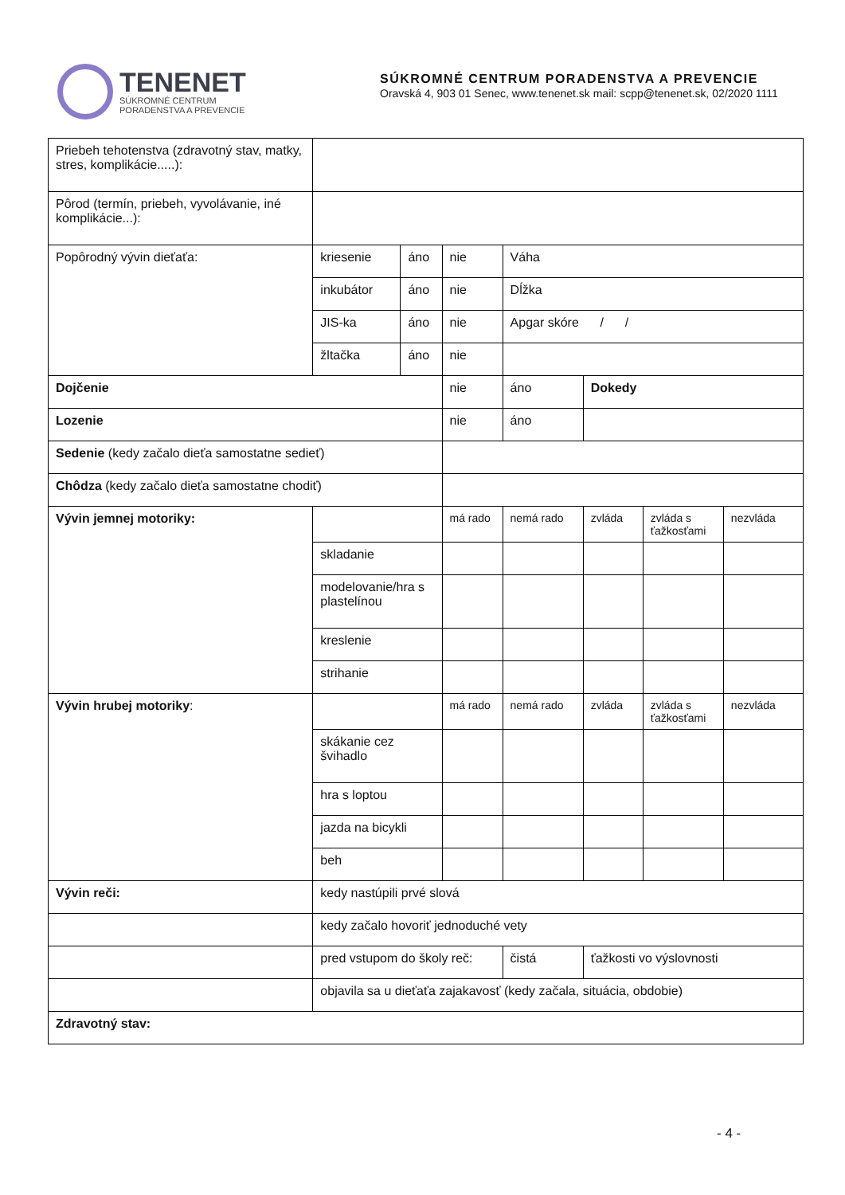TENENET
SÚKROMNÉ CENTRUM
PORADENSTVA A PREVENCIE
SÚKROMNÉ CENTRUM PORADENSTVA A PREVENCIE
Oravská 4, 903 01 Senec, www.tenenet.sk mail: scpp@tenenet.sk, 02/2020 1111
| Priebeh tehotenstva (zdravotný stav, matky, stres, komplikácie.....): | | | | | | | |
| Pôrod (termín, priebeh, vyvolávanie, iné komplikácie...): | | | | | | | |
| Popôrodný vývin dieťaťa: | kriesenie | áno | nie | Váha | | | |
| | inkubátor | áno | nie | Dĺžka | | | |
| | JIS-ka | áno | nie | Apgar skóre / / | | | |
| | žltačka | áno | nie | | | | |
| Dojčenie | | | nie | áno | Dokedy | | |
| Lozenie | | | nie | áno | | | |
| Sedenie (kedy začalo dieťa samostatne sedieť) | | | | | | | |
| Chôdza (kedy začalo dieťa samostatne chodiť) | | | | | | | |
| Vývin jemnej motoriky: | | | má rado | nemá rado | zvláda | zvláda s ťažkosťami | nezvláda |
| | skladanie | | | | | | |
| | modelovanie/hra s plastelínou | | | | | | |
| | kreslenie | | | | | | |
| | strihanie | | | | | | |
| Vývin hrubej motoriky : | | | má rado | nemá rado | zvláda | zvláda s ťažkosťami | nezvláda |
| | skákanie cez švihadlo | | | | | | |
| | hra s loptou | | | | | | |
| | jazda na bicykli | | | | | | |
| | beh | | | | | | |
| Vývin reči: | kedy nastúpili prvé slová | | | | | | |
| | kedy začalo hovoriť jednoduché vety | | | | | | |
| | pred vstupom do školy reč: | | | čistá | ťažkosti vo výslovnosti | | |
| | objavila sa u dieťaťa zajakavosť (kedy začala, situácia, obdobie) | | | | | | |
| Zdravotný stav: | | | | | | | |
- 4 -